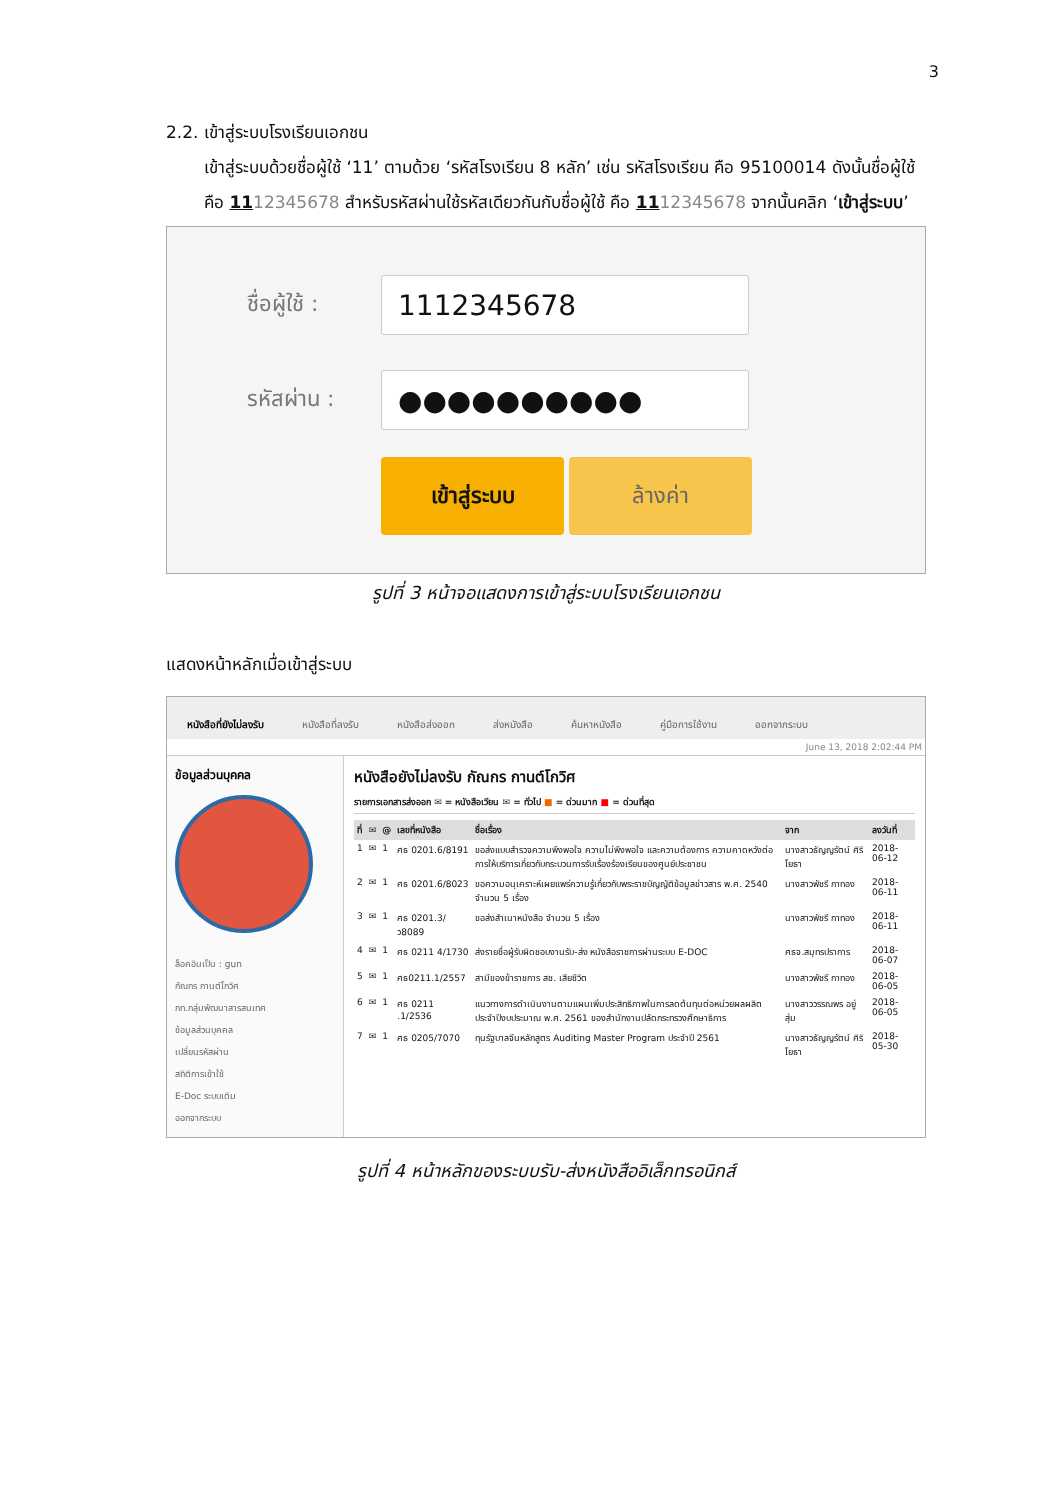3
2.2. เข้าสู่ระบบโรงเรียนเอกชน
เข้าสู่ระบบด้วยชื่อผู้ใช้ ‘11’ ตามด้วย ‘รหัสโรงเรียน 8 หลัก’ เช่น รหัสโรงเรียน คือ 95100014 ดังนั้นชื่อผู้ใช้ คือ 1112345678 สำหรับรหัสผ่านใช้รหัสเดียวกันกับชื่อผู้ใช้ คือ 1112345678 จากนั้นคลิก ‘เข้าสู่ระบบ’
ชื่อผู้ใช้ :
1112345678
รหัสผ่าน :
●●●●●●●●●●
เข้าสู่ระบบ ล้างค่า
รูปที่ 3 หน้าจอแสดงการเข้าสู่ระบบโรงเรียนเอกชน
แสดงหน้าหลักเมื่อเข้าสู่ระบบ
หนังสือที่ยังไม่ลงรับ หนังสือที่ลงรับ หนังสือส่งออก ส่งหนังสือ ค้นหาหนังสือ คู่มือการใช้งาน ออกจากระบบ
June 13, 2018 2:02:44 PM
ข้อมูลส่วนบุคคล
ล็อคอินเป็น : gun
กัณกร กานต์โกวิศ
กท.กลุ่มพัฒนาสารสนเทศ
ข้อมูลส่วนบุคคล
เปลี่ยนรหัสผ่าน
สถิติการเข้าใช้
E-Doc ระบบเดิม
ออกจากระบบ
หนังสือยังไม่ลงรับ กัณกร กานต์โกวิศ
รายการเอกสารส่งออก ✉ = หนังสือเวียน ✉ = ทั่วไป ■ = ด่วนมาก ■ = ด่วนที่สุด
| ที่ | ✉ | @ | เลขที่หนังสือ | ชื่อเรื่อง | จาก | ลงวันที่ |
| --- | --- | --- | --- | --- | --- | --- |
| 1 | ✉ | 1 | ศธ 0201.6/8191 | ขอส่งแบบสำรวจความพึงพอใจ ความไม่พึงพอใจ และความต้องการ ความคาดหวังต่อการให้บริการเกี่ยวกับกระบวนการรับเรื่องร้องเรียนของศูนย์ประชาชน | นางสาวธัญญรัตน์ ศิริโยธา | 2018-06-12 |
| 2 | ✉ | 1 | ศธ 0201.6/8023 | ขอความอนุเคราะห์เผยแพร่ความรู้เกี่ยวกับพระราชบัญญัติข้อมูลข่าวสาร พ.ศ. 2540 จำนวน 5 เรื่อง | นางสาวพัชรี กาทอง | 2018-06-11 |
| 3 | ✉ | 1 | ศธ 0201.3/ว8089 | ขอส่งสำเนาหนังสือ จำนวน 5 เรื่อง | นางสาวพัชรี กาทอง | 2018-06-11 |
| 4 | ✉ | 1 | ศธ 0211 4/1730 | ส่งรายชื่อผู้รับผิดชอบงานรับ-ส่ง หนังสือราชการผ่านระบบ E-DOC | ศธจ.สมุทรปราการ | 2018-06-07 |
| 5 | ✉ | 1 | ศธ0211.1/2557 | สามีของข้าราชการ สช. เสียชีวิต | นางสาวพัชรี กาทอง | 2018-06-05 |
| 6 | ✉ | 1 | ศธ 0211 .1/2536 | แนวทางการดำเนินงานตามแผนเพิ่มประสิทธิภาพในการลดต้นทุนต่อหน่วยผลผลิตประจำปีงบประมาณ พ.ศ. 2561 ของสำนักงานปลัดกระทรวงศึกษาธิการ | นางสาววรรณพร อยู่สุ่ม | 2018-06-05 |
| 7 | ✉ | 1 | ศธ 0205/7070 | ทุนรัฐบาลจีนหลักสูตร Auditing Master Program ประจำปี 2561 | นางสาวธัญญรัตน์ ศิริโยธา | 2018-05-30 |
รูปที่ 4 หน้าหลักของระบบรับ-ส่งหนังสืออิเล็กทรอนิกส์